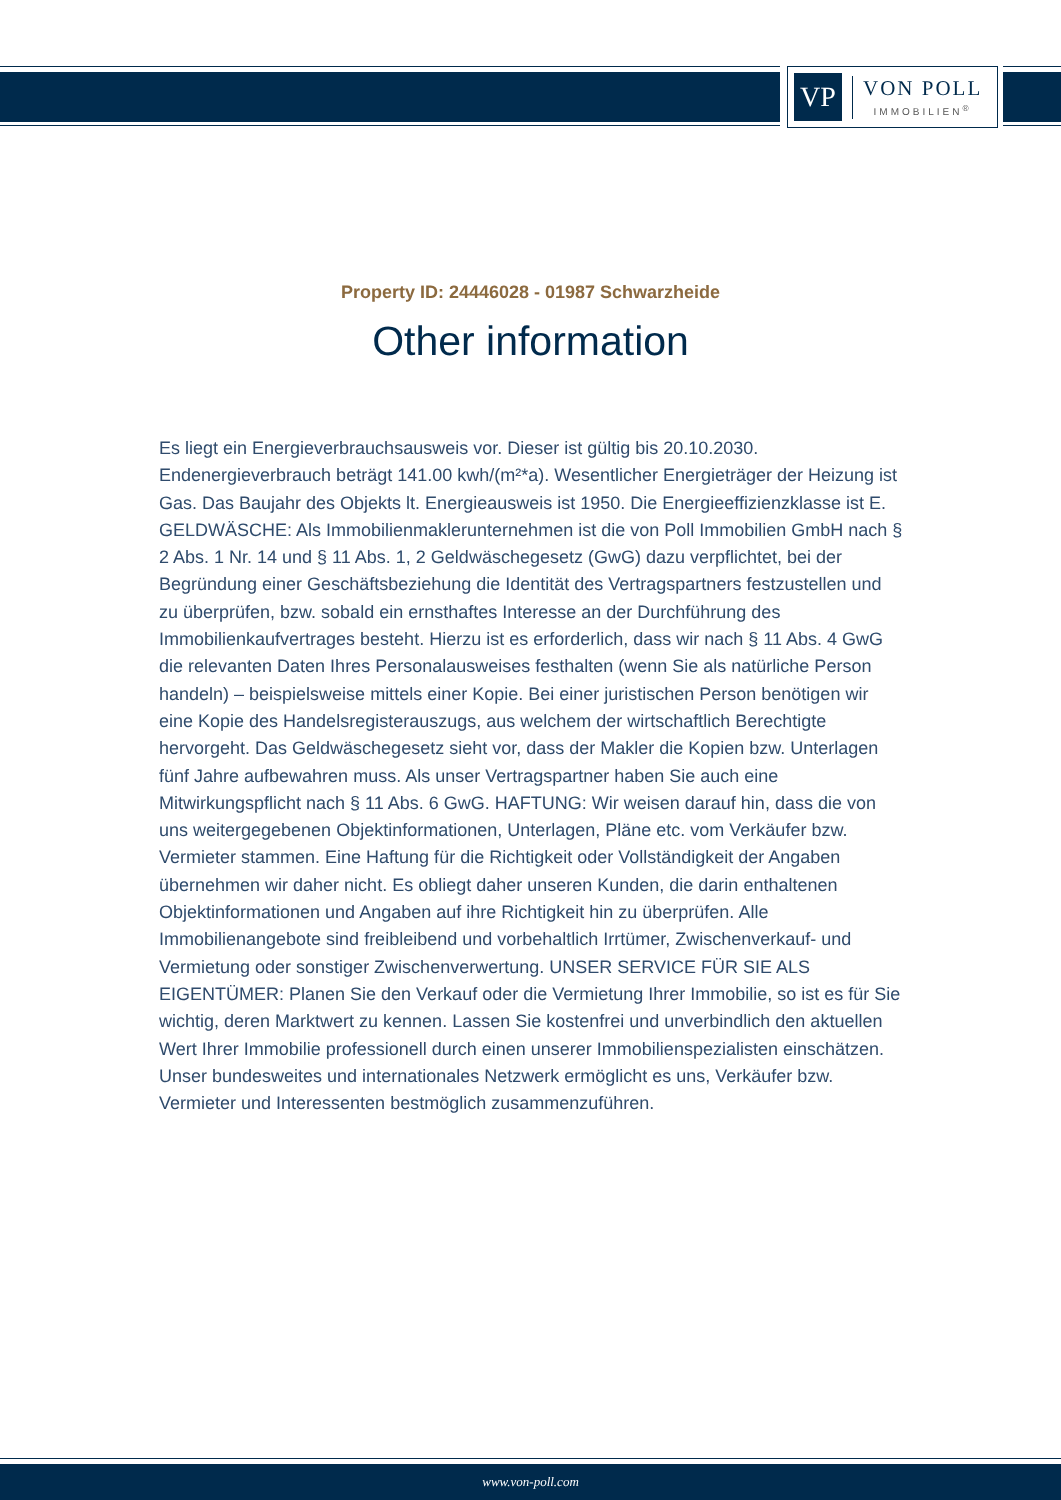VP
VON POLL
IMMOBILIEN<sup>®</sup>
Property ID: 24446028 - 01987 Schwarzheide
Other information
Es liegt ein Energieverbrauchsausweis vor. Dieser ist gültig bis 20.10.2030. Endenergieverbrauch beträgt 141.00 kwh/(m²*a). Wesentlicher Energieträger der Heizung ist Gas. Das Baujahr des Objekts lt. Energieausweis ist 1950. Die Energieeffizienzklasse ist E. GELDWÄSCHE: Als Immobilienmaklerunternehmen ist die von Poll Immobilien GmbH nach § 2 Abs. 1 Nr. 14 und § 11 Abs. 1, 2 Geldwäschegesetz (GwG) dazu verpflichtet, bei der Begründung einer Geschäftsbeziehung die Identität des Vertragspartners festzustellen und zu überprüfen, bzw. sobald ein ernsthaftes Interesse an der Durchführung des Immobilienkaufvertrages besteht. Hierzu ist es erforderlich, dass wir nach § 11 Abs. 4 GwG die relevanten Daten Ihres Personalausweises festhalten (wenn Sie als natürliche Person handeln) – beispielsweise mittels einer Kopie. Bei einer juristischen Person benötigen wir eine Kopie des Handelsregisterauszugs, aus welchem der wirtschaftlich Berechtigte hervorgeht. Das Geldwäschegesetz sieht vor, dass der Makler die Kopien bzw. Unterlagen fünf Jahre aufbewahren muss. Als unser Vertragspartner haben Sie auch eine Mitwirkungspflicht nach § 11 Abs. 6 GwG. HAFTUNG: Wir weisen darauf hin, dass die von uns weitergegebenen Objektinformationen, Unterlagen, Pläne etc. vom Verkäufer bzw. Vermieter stammen. Eine Haftung für die Richtigkeit oder Vollständigkeit der Angaben übernehmen wir daher nicht. Es obliegt daher unseren Kunden, die darin enthaltenen Objektinformationen und Angaben auf ihre Richtigkeit hin zu überprüfen. Alle Immobilienangebote sind freibleibend und vorbehaltlich Irrtümer, Zwischenverkauf- und Vermietung oder sonstiger Zwischenverwertung. UNSER SERVICE FÜR SIE ALS EIGENTÜMER: Planen Sie den Verkauf oder die Vermietung Ihrer Immobilie, so ist es für Sie wichtig, deren Marktwert zu kennen. Lassen Sie kostenfrei und unverbindlich den aktuellen Wert Ihrer Immobilie professionell durch einen unserer Immobilienspezialisten einschätzen. Unser bundesweites und internationales Netzwerk ermöglicht es uns, Verkäufer bzw. Vermieter und Interessenten bestmöglich zusammenzuführen.
www.von-poll.com